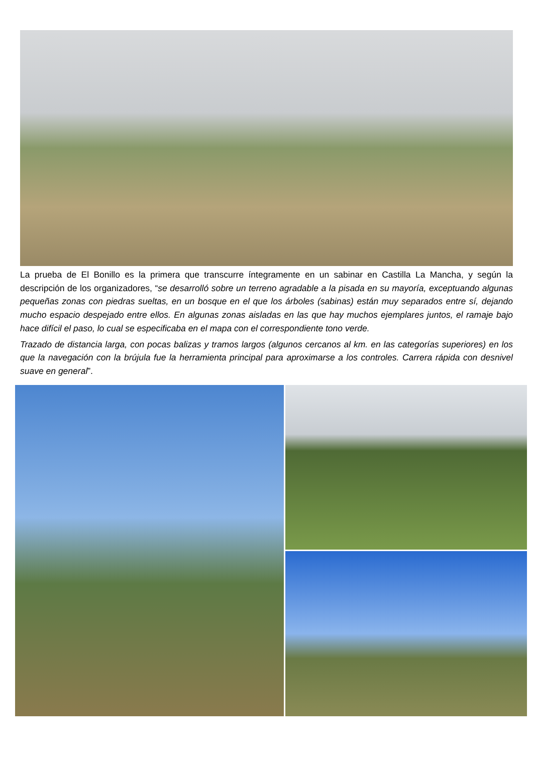La prueba de El Bonillo es la primera que transcurre íntegramente en un sabinar en Castilla La Mancha, y según la descripción de los organizadores, “se desarrolló sobre un terreno agradable a la pisada en su mayoría, exceptuando algunas pequeñas zonas con piedras sueltas, en un bosque en el que los árboles (sabinas) están muy separados entre sí, dejando mucho espacio despejado entre ellos. En algunas zonas aisladas en las que hay muchos ejemplares juntos, el ramaje bajo hace difícil el paso, lo cual se especificaba en el mapa con el correspondiente tono verde.
Trazado de distancia larga, con pocas balizas y tramos largos (algunos cercanos al km. en las categorías superiores) en los que la navegación con la brújula fue la herramienta principal para aproximarse a los controles. Carrera rápida con desnivel suave en general”.